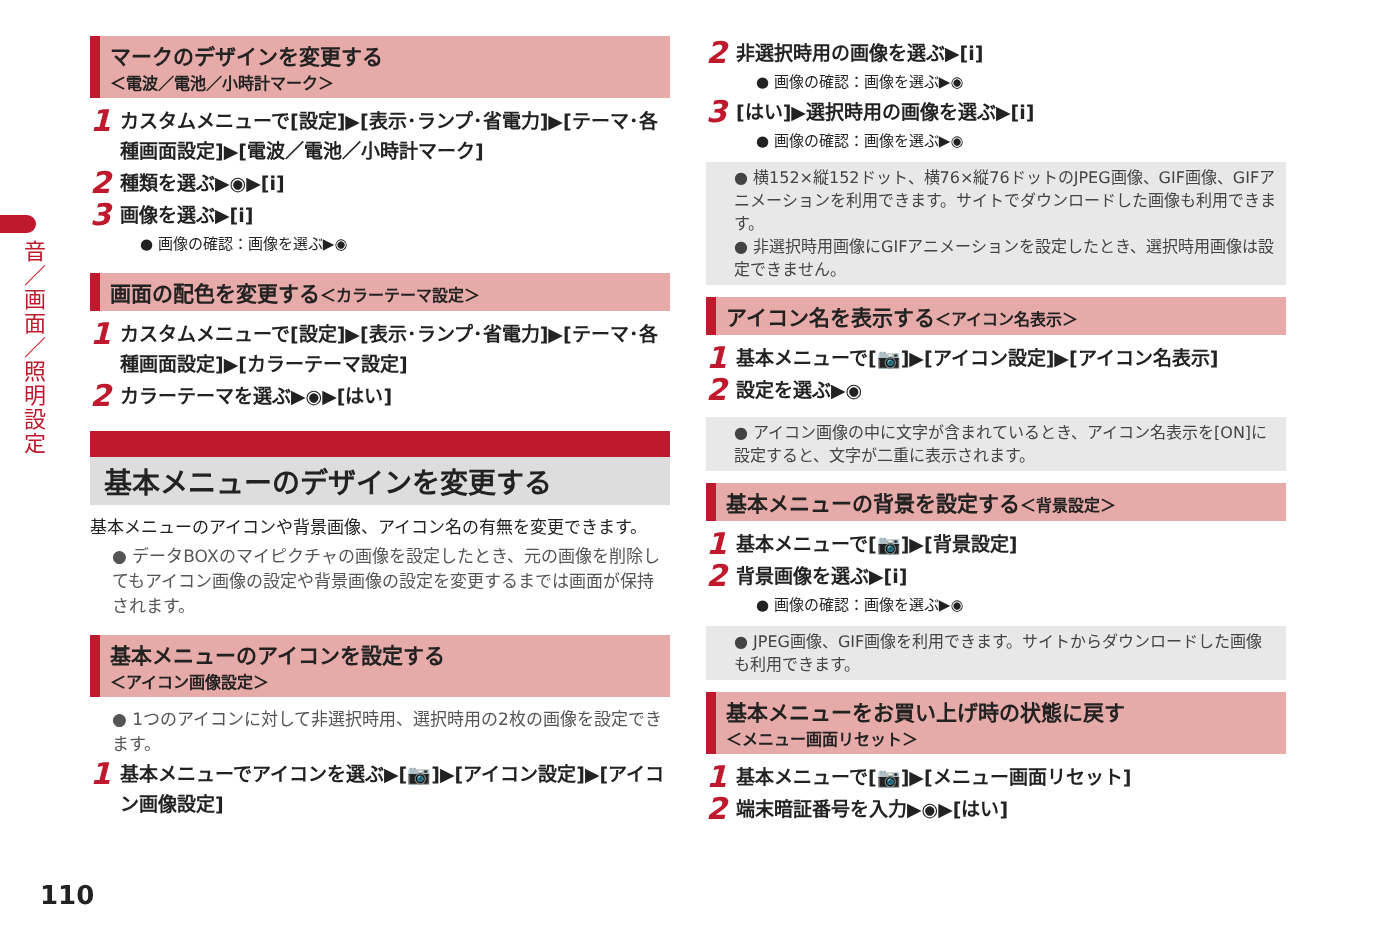音／画面／照明設定
マークのデザインを変更する
＜電波／電池／小時計マーク＞
1 カスタムメニューで[設定]▶[表示･ランプ･省電力]▶[テーマ･各種画面設定]▶[電波／電池／小時計マーク]
2 種類を選ぶ▶◉▶[i]
3 画像を選ぶ▶[i]
● 画像の確認：画像を選ぶ▶◉
画面の配色を変更する＜カラーテーマ設定＞
1 カスタムメニューで[設定]▶[表示･ランプ･省電力]▶[テーマ･各種画面設定]▶[カラーテーマ設定]
2 カラーテーマを選ぶ▶◉▶[はい]
基本メニューのデザインを変更する
基本メニューのアイコンや背景画像、アイコン名の有無を変更できます。
● データBOXのマイピクチャの画像を設定したとき、元の画像を削除してもアイコン画像の設定や背景画像の設定を変更するまでは画面が保持されます。
基本メニューのアイコンを設定する
＜アイコン画像設定＞
● 1つのアイコンに対して非選択時用、選択時用の2枚の画像を設定できます。
1 基本メニューでアイコンを選ぶ▶[📷]▶[アイコン設定]▶[アイコン画像設定]
2 非選択時用の画像を選ぶ▶[i]
● 画像の確認：画像を選ぶ▶◉
3 [はい]▶選択時用の画像を選ぶ▶[i]
● 画像の確認：画像を選ぶ▶◉
● 横152×縦152ドット、横76×縦76ドットのJPEG画像、GIF画像、GIFアニメーションを利用できます。サイトでダウンロードした画像も利用できます。
● 非選択時用画像にGIFアニメーションを設定したとき、選択時用画像は設定できません。
アイコン名を表示する＜アイコン名表示＞
1 基本メニューで[📷]▶[アイコン設定]▶[アイコン名表示]
2 設定を選ぶ▶◉
● アイコン画像の中に文字が含まれているとき、アイコン名表示を[ON]に設定すると、文字が二重に表示されます。
基本メニューの背景を設定する＜背景設定＞
1 基本メニューで[📷]▶[背景設定]
2 背景画像を選ぶ▶[i]
● 画像の確認：画像を選ぶ▶◉
● JPEG画像、GIF画像を利用できます。サイトからダウンロードした画像も利用できます。
基本メニューをお買い上げ時の状態に戻す
＜メニュー画面リセット＞
1 基本メニューで[📷]▶[メニュー画面リセット]
2 端末暗証番号を入力▶◉▶[はい]
110